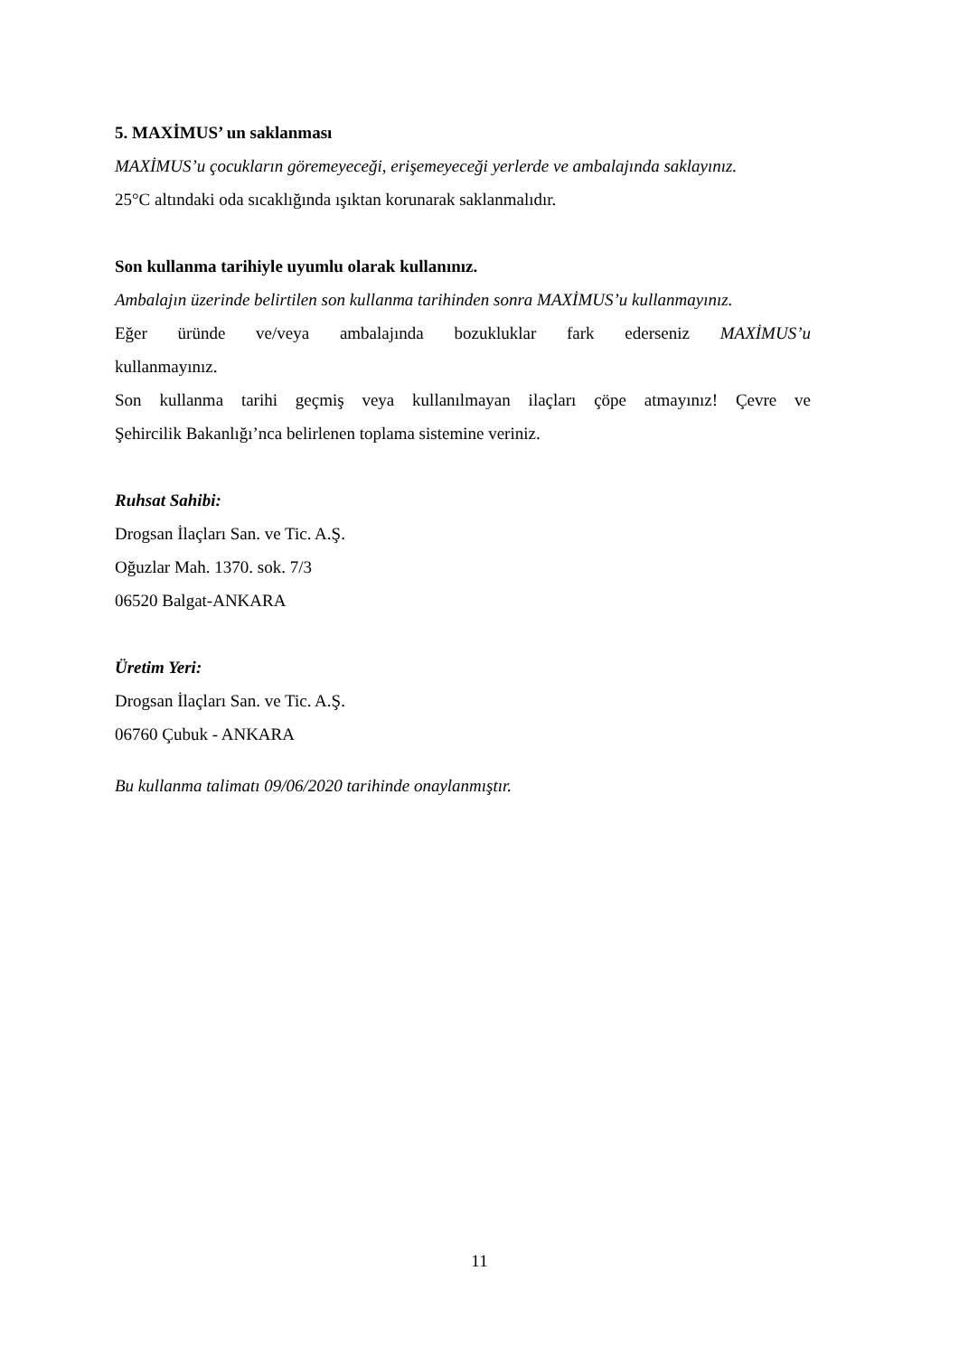5. MAXİMUS’ un saklanması
MAXİMUS’u çocukların göremeyeceği, erişemeyeceği yerlerde ve ambalajında saklayınız.
25°C altındaki oda sıcaklığında ışıktan korunarak saklanmalıdır.
Son kullanma tarihiyle uyumlu olarak kullanınız.
Ambalajın üzerinde belirtilen son kullanma tarihinden sonra MAXİMUS’u kullanmayınız.
Eğer üründe ve/veya ambalajında bozukluklar fark ederseniz MAXİMUS’u
kullanmayınız.
Son kullanma tarihi geçmiş veya kullanılmayan ilaçları çöpe atmayınız! Çevre ve
Şehircilik Bakanlığı’nca belirlenen toplama sistemine veriniz.
Ruhsat Sahibi:
Drogsan İlaçları San. ve Tic. A.Ş.
Oğuzlar Mah. 1370. sok. 7/3
06520 Balgat-ANKARA
Üretim Yeri:
Drogsan İlaçları San. ve Tic. A.Ş.
06760 Çubuk - ANKARA
Bu kullanma talimatı 09/06/2020 tarihinde onaylanmıştır.
11